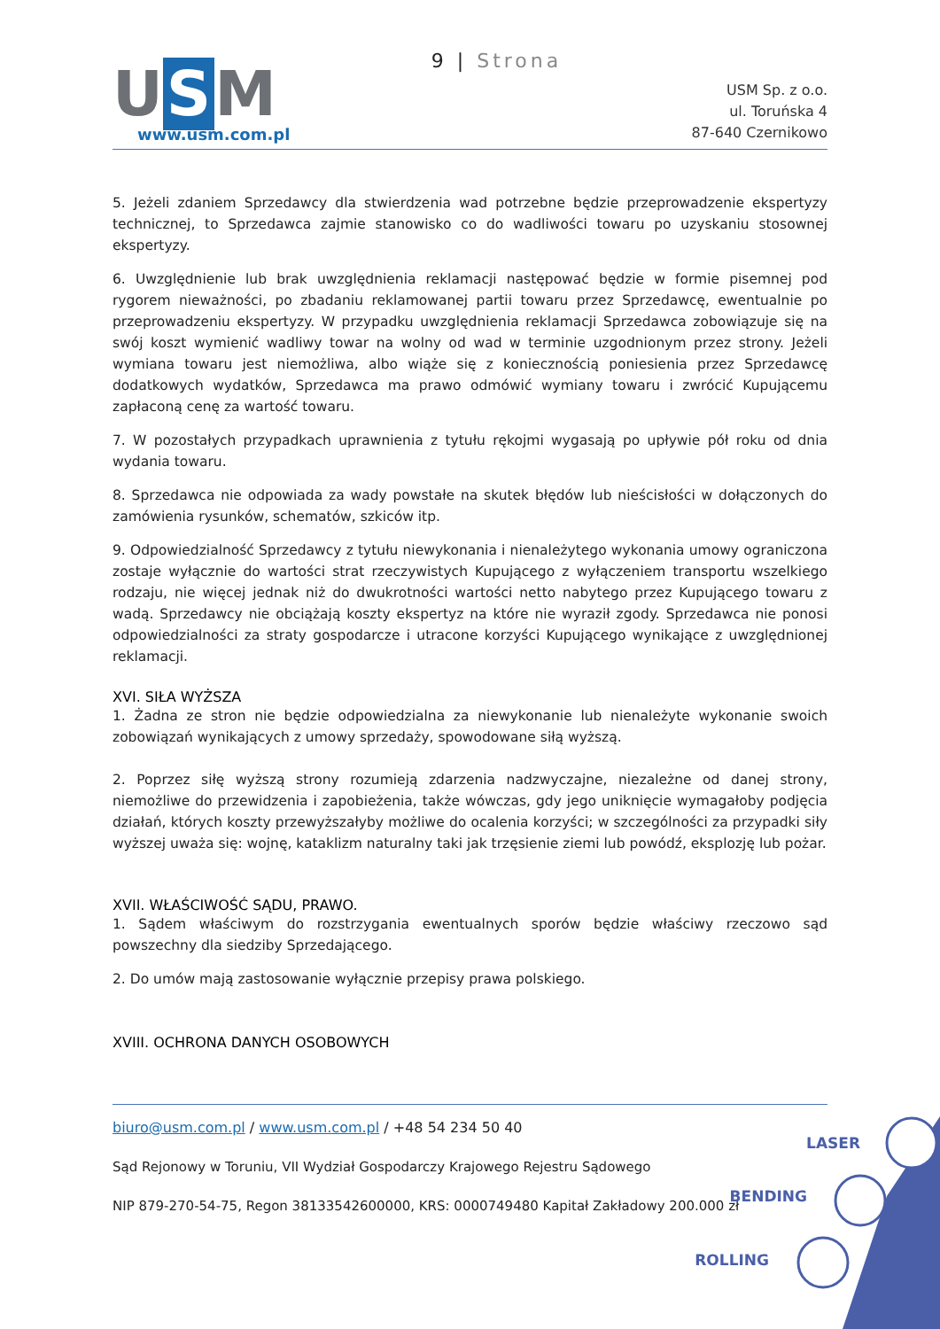9 | Strona
U S M
www.usm.com.pl
USM Sp. z o.o.
ul. Toruńska 4
87-640 Czernikowo
5. Jeżeli zdaniem Sprzedawcy dla stwierdzenia wad potrzebne będzie przeprowadzenie ekspertyzy technicznej, to Sprzedawca zajmie stanowisko co do wadliwości towaru po uzyskaniu stosownej ekspertyzy.
6. Uwzględnienie lub brak uwzględnienia reklamacji następować będzie w formie pisemnej pod rygorem nieważności, po zbadaniu reklamowanej partii towaru przez Sprzedawcę, ewentualnie po przeprowadzeniu ekspertyzy. W przypadku uwzględnienia reklamacji Sprzedawca zobowiązuje się na swój koszt wymienić wadliwy towar na wolny od wad w terminie uzgodnionym przez strony. Jeżeli wymiana towaru jest niemożliwa, albo wiąże się z koniecznością poniesienia przez Sprzedawcę dodatkowych wydatków, Sprzedawca ma prawo odmówić wymiany towaru i zwrócić Kupującemu zapłaconą cenę za wartość towaru.
7. W pozostałych przypadkach uprawnienia z tytułu rękojmi wygasają po upływie pół roku od dnia wydania towaru.
8. Sprzedawca nie odpowiada za wady powstałe na skutek błędów lub nieścisłości w dołączonych do zamówienia rysunków, schematów, szkiców itp.
9. Odpowiedzialność Sprzedawcy z tytułu niewykonania i nienależytego wykonania umowy ograniczona zostaje wyłącznie do wartości strat rzeczywistych Kupującego z wyłączeniem transportu wszelkiego rodzaju, nie więcej jednak niż do dwukrotności wartości netto nabytego przez Kupującego towaru z wadą. Sprzedawcy nie obciążają koszty ekspertyz na które nie wyraził zgody. Sprzedawca nie ponosi odpowiedzialności za straty gospodarcze i utracone korzyści Kupującego wynikające z uwzględnionej reklamacji.
XVI. SIŁA WYŻSZA
1. Żadna ze stron nie będzie odpowiedzialna za niewykonanie lub nienależyte wykonanie swoich zobowiązań wynikających z umowy sprzedaży, spowodowane siłą wyższą.
2. Poprzez siłę wyższą strony rozumieją zdarzenia nadzwyczajne, niezależne od danej strony, niemożliwe do przewidzenia i zapobieżenia, także wówczas, gdy jego uniknięcie wymagałoby podjęcia działań, których koszty przewyższałyby możliwe do ocalenia korzyści; w szczególności za przypadki siły wyższej uważa się: wojnę, kataklizm naturalny taki jak trzęsienie ziemi lub powódź, eksplozję lub pożar.
XVII. WŁAŚCIWOŚĆ SĄDU, PRAWO.
1. Sądem właściwym do rozstrzygania ewentualnych sporów będzie właściwy rzeczowo sąd powszechny dla siedziby Sprzedającego.
2. Do umów mają zastosowanie wyłącznie przepisy prawa polskiego.
XVIII. OCHRONA DANYCH OSOBOWYCH
biuro@usm.com.pl / www.usm.com.pl / +48 54 234 50 40
Sąd Rejonowy w Toruniu, VII Wydział Gospodarczy Krajowego Rejestru Sądowego
NIP 879-270-54-75, Regon 38133542600000, KRS: 0000749480 Kapitał Zakładowy 200.000 zł
LASER
BENDING
ROLLING